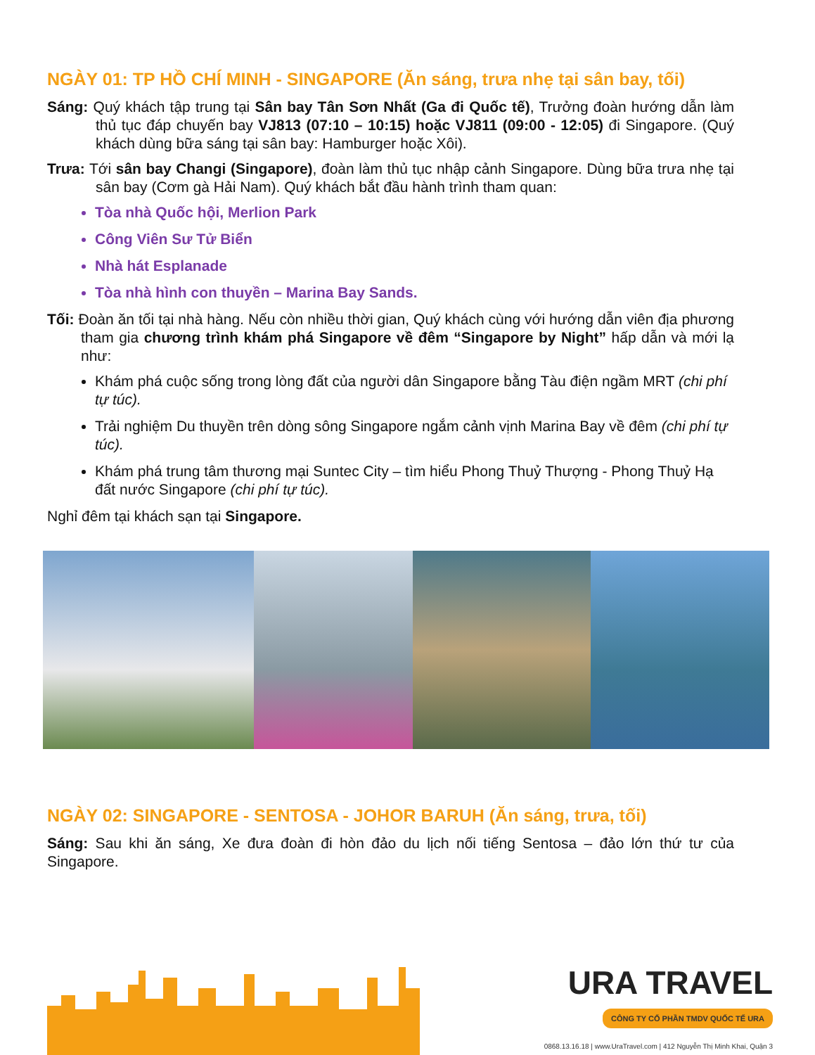NGÀY 01: TP HỒ CHÍ MINH - SINGAPORE (Ăn sáng, trưa nhẹ tại sân bay, tối)
Sáng: Quý khách tập trung tại Sân bay Tân Sơn Nhất (Ga đi Quốc tế), Trưởng đoàn hướng dẫn làm thủ tục đáp chuyến bay VJ813 (07:10 – 10:15) hoặc VJ811 (09:00 - 12:05) đi Singapore. (Quý khách dùng bữa sáng tại sân bay: Hamburger hoặc Xôi).
Trưa: Tới sân bay Changi (Singapore), đoàn làm thủ tục nhập cảnh Singapore. Dùng bữa trưa nhẹ tại sân bay (Cơm gà Hải Nam). Quý khách bắt đầu hành trình tham quan:
Tòa nhà Quốc hội, Merlion Park
Công Viên Sư Tử Biển
Nhà hát Esplanade
Tòa nhà hình con thuyền – Marina Bay Sands.
Tối: Đoàn ăn tối tại nhà hàng. Nếu còn nhiều thời gian, Quý khách cùng với hướng dẫn viên địa phương tham gia chương trình khám phá Singapore về đêm “Singapore by Night” hấp dẫn và mới lạ như:
Khám phá cuộc sống trong lòng đất của người dân Singapore bằng Tàu điện ngầm MRT (chi phí tự túc).
Trải nghiệm Du thuyền trên dòng sông Singapore ngắm cảnh vịnh Marina Bay về đêm (chi phí tự túc).
Khám phá trung tâm thương mại Suntec City – tìm hiểu Phong Thuỷ Thượng - Phong Thuỷ Hạ đất nước Singapore (chi phí tự túc).
Nghỉ đêm tại khách sạn tại Singapore.
NGÀY 02: SINGAPORE - SENTOSA - JOHOR BARUH (Ăn sáng, trưa, tối)
Sáng: Sau khi ăn sáng, Xe đưa đoàn đi hòn đảo du lịch nối tiếng Sentosa – đảo lớn thứ tư của Singapore.
URA TRAVEL
CÔNG TY CỔ PHẦN TMDV QUỐC TẾ URA
0868.13.16.18 | www.UraTravel.com | 412 Nguyễn Thị Minh Khai, Quận 3